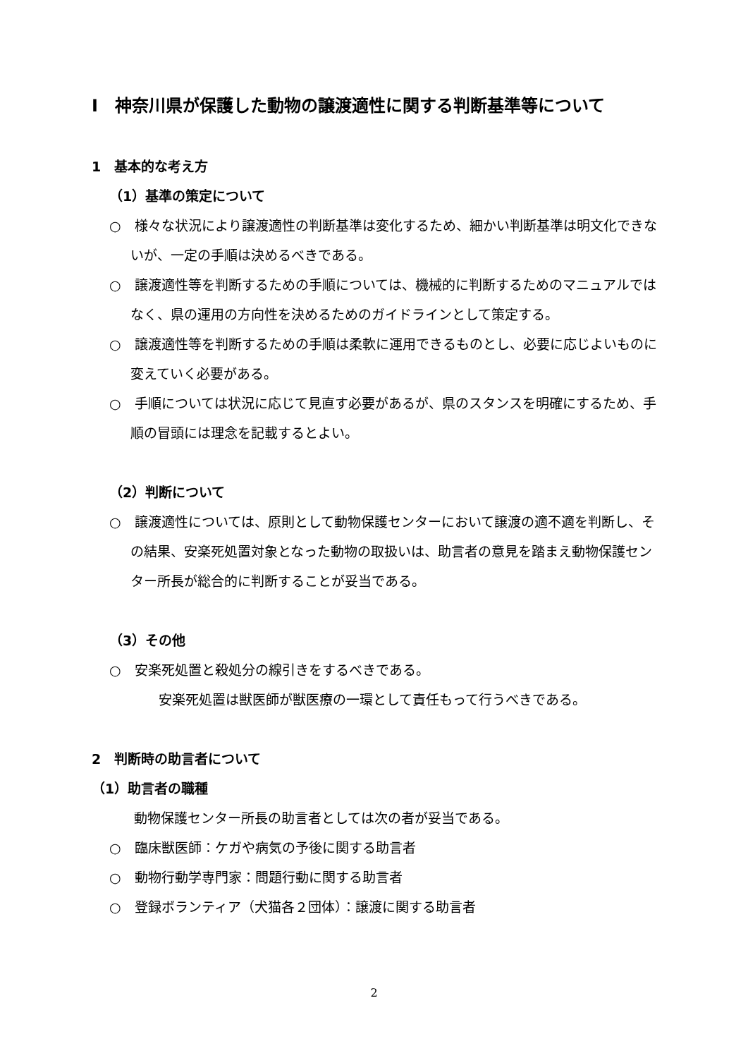Ⅰ　神奈川県が保護した動物の譲渡適性に関する判断基準等について
1　基本的な考え方
（1）基準の策定について
○　様々な状況により譲渡適性の判断基準は変化するため、細かい判断基準は明文化できないが、一定の手順は決めるべきである。
○　譲渡適性等を判断するための手順については、機械的に判断するためのマニュアルではなく、県の運用の方向性を決めるためのガイドラインとして策定する。
○　譲渡適性等を判断するための手順は柔軟に運用できるものとし、必要に応じよいものに変えていく必要がある。
○　手順については状況に応じて見直す必要があるが、県のスタンスを明確にするため、手順の冒頭には理念を記載するとよい。
（2）判断について
○　譲渡適性については、原則として動物保護センターにおいて譲渡の適不適を判断し、その結果、安楽死処置対象となった動物の取扱いは、助言者の意見を踏まえ動物保護センター所長が総合的に判断することが妥当である。
（3）その他
○　安楽死処置と殺処分の線引きをするべきである。
安楽死処置は獣医師が獣医療の一環として責任もって行うべきである。
2　判断時の助言者について
（1）助言者の職種
動物保護センター所長の助言者としては次の者が妥当である。
○　臨床獣医師：ケガや病気の予後に関する助言者
○　動物行動学専門家：問題行動に関する助言者
○　登録ボランティア（犬猫各２団体）：譲渡に関する助言者
2